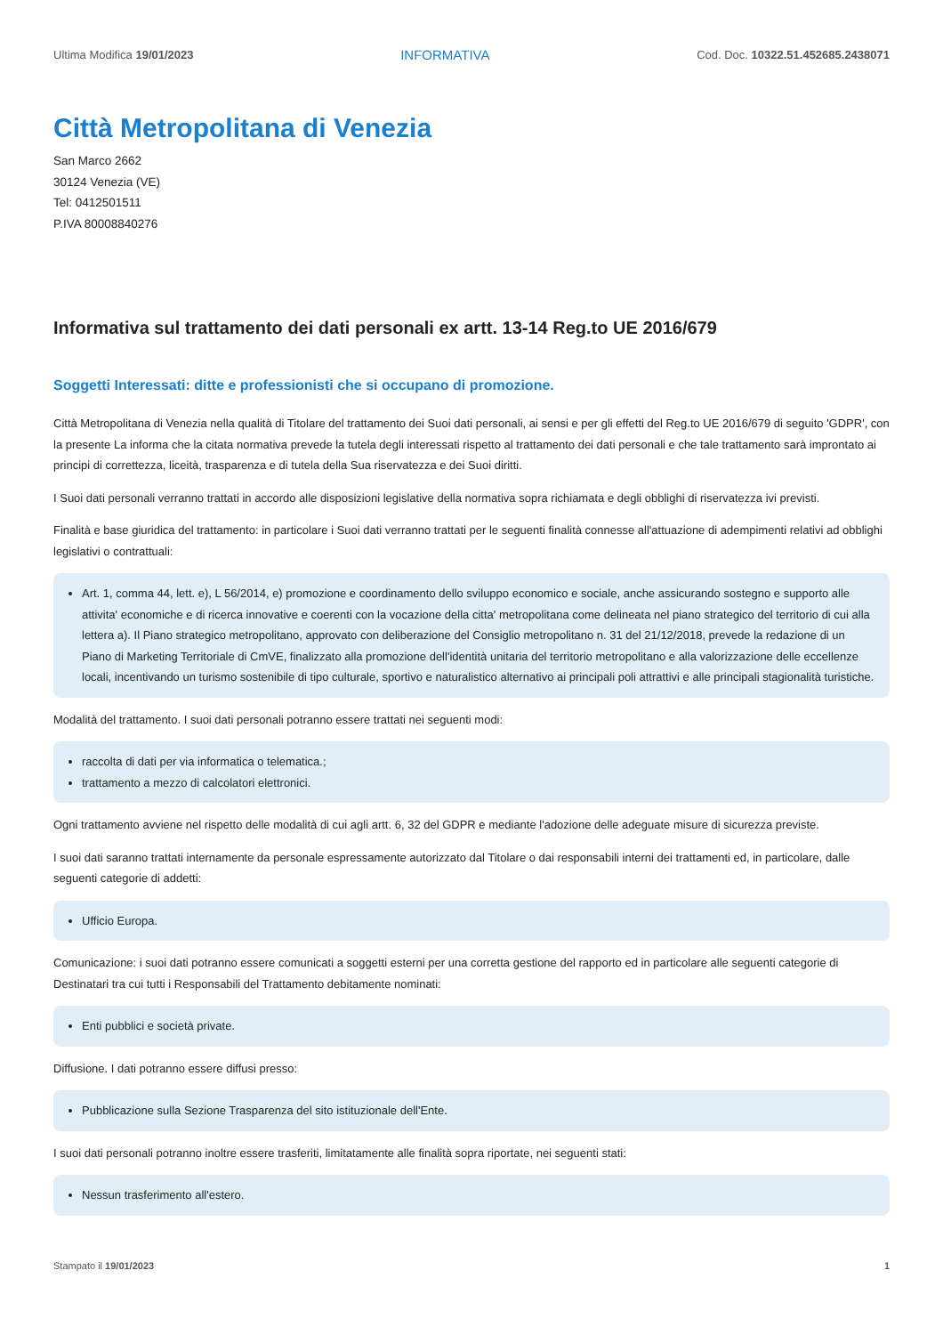Ultima Modifica 19/01/2023 INFORMATIVA Cod. Doc. 10322.51.452685.2438071
Città Metropolitana di Venezia
San Marco 2662
30124 Venezia (VE)
Tel: 0412501511
P.IVA 80008840276
Informativa sul trattamento dei dati personali ex artt. 13-14 Reg.to UE 2016/679
Soggetti Interessati: ditte e professionisti che si occupano di promozione.
Città Metropolitana di Venezia nella qualità di Titolare del trattamento dei Suoi dati personali, ai sensi e per gli effetti del Reg.to UE 2016/679 di seguito 'GDPR', con la presente La informa che la citata normativa prevede la tutela degli interessati rispetto al trattamento dei dati personali e che tale trattamento sarà improntato ai principi di correttezza, liceità, trasparenza e di tutela della Sua riservatezza e dei Suoi diritti.
I Suoi dati personali verranno trattati in accordo alle disposizioni legislative della normativa sopra richiamata e degli obblighi di riservatezza ivi previsti.
Finalità e base giuridica del trattamento: in particolare i Suoi dati verranno trattati per le seguenti finalità connesse all'attuazione di adempimenti relativi ad obblighi legislativi o contrattuali:
Art. 1, comma 44, lett. e), L 56/2014, e) promozione e coordinamento dello sviluppo economico e sociale, anche assicurando sostegno e supporto alle attivita' economiche e di ricerca innovative e coerenti con la vocazione della citta' metropolitana come delineata nel piano strategico del territorio di cui alla lettera a). Il Piano strategico metropolitano, approvato con deliberazione del Consiglio metropolitano n. 31 del 21/12/2018, prevede la redazione di un Piano di Marketing Territoriale di CmVE, finalizzato alla promozione dell'identità unitaria del territorio metropolitano e alla valorizzazione delle eccellenze locali, incentivando un turismo sostenibile di tipo culturale, sportivo e naturalistico alternativo ai principali poli attrattivi e alle principali stagionalità turistiche.
Modalità del trattamento. I suoi dati personali potranno essere trattati nei seguenti modi:
raccolta di dati per via informatica o telematica.;
trattamento a mezzo di calcolatori elettronici.
Ogni trattamento avviene nel rispetto delle modalità di cui agli artt. 6, 32 del GDPR e mediante l'adozione delle adeguate misure di sicurezza previste.
I suoi dati saranno trattati internamente da personale espressamente autorizzato dal Titolare o dai responsabili interni dei trattamenti ed, in particolare, dalle seguenti categorie di addetti:
Ufficio Europa.
Comunicazione: i suoi dati potranno essere comunicati a soggetti esterni per una corretta gestione del rapporto ed in particolare alle seguenti categorie di Destinatari tra cui tutti i Responsabili del Trattamento debitamente nominati:
Enti pubblici e società private.
Diffusione. I dati potranno essere diffusi presso:
Pubblicazione sulla Sezione Trasparenza del sito istituzionale dell'Ente.
I suoi dati personali potranno inoltre essere trasferiti, limitatamente alle finalità sopra riportate, nei seguenti stati:
Nessun trasferimento all'estero.
Stampato il 19/01/2023 1